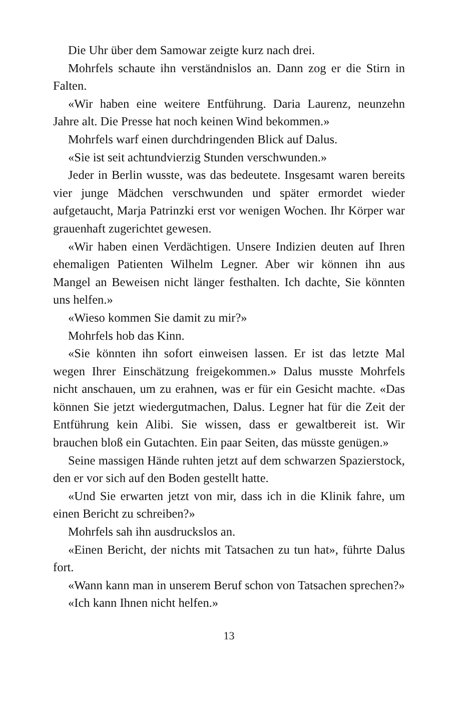Die Uhr über dem Samowar zeigte kurz nach drei.
Mohrfels schaute ihn verständnislos an. Dann zog er die Stirn in Falten.
«Wir haben eine weitere Entführung. Daria Laurenz, neunzehn Jahre alt. Die Presse hat noch keinen Wind bekommen.»
Mohrfels warf einen durchdringenden Blick auf Dalus.
«Sie ist seit achtundvierzig Stunden verschwunden.»
Jeder in Berlin wusste, was das bedeutete. Insgesamt waren bereits vier junge Mädchen verschwunden und später ermordet wieder aufgetaucht, Marja Patrinzki erst vor wenigen Wochen. Ihr Körper war grauenhaft zugerichtet gewesen.
«Wir haben einen Verdächtigen. Unsere Indizien deuten auf Ihren ehemaligen Patienten Wilhelm Legner. Aber wir können ihn aus Mangel an Beweisen nicht länger festhalten. Ich dachte, Sie könnten uns helfen.»
«Wieso kommen Sie damit zu mir?»
Mohrfels hob das Kinn.
«Sie könnten ihn sofort einweisen lassen. Er ist das letzte Mal wegen Ihrer Einschätzung freigekommen.» Dalus musste Mohrfels nicht anschauen, um zu erahnen, was er für ein Gesicht machte. «Das können Sie jetzt wiedergutmachen, Dalus. Legner hat für die Zeit der Entführung kein Alibi. Sie wissen, dass er gewaltbereit ist. Wir brauchen bloß ein Gutachten. Ein paar Seiten, das müsste genügen.»
Seine massigen Hände ruhten jetzt auf dem schwarzen Spazierstock, den er vor sich auf den Boden gestellt hatte.
«Und Sie erwarten jetzt von mir, dass ich in die Klinik fahre, um einen Bericht zu schreiben?»
Mohrfels sah ihn ausdruckslos an.
«Einen Bericht, der nichts mit Tatsachen zu tun hat», führte Dalus fort.
«Wann kann man in unserem Beruf schon von Tatsachen sprechen?»
«Ich kann Ihnen nicht helfen.»
13